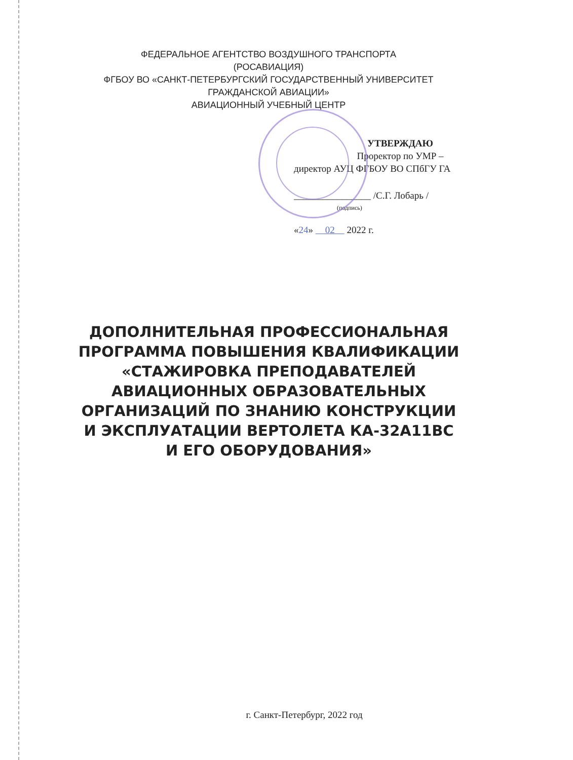ФЕДЕРАЛЬНОЕ АГЕНТСТВО ВОЗДУШНОГО ТРАНСПОРТА
(РОСАВИАЦИЯ)
ФГБОУ ВО «САНКТ-ПЕТЕРБУРГСКИЙ ГОСУДАРСТВЕННЫЙ УНИВЕРСИТЕТ ГРАЖДАНСКОЙ АВИАЦИИ»
АВИАЦИОННЫЙ УЧЕБНЫЙ ЦЕНТР
УТВЕРЖДАЮ
Проректор по УМР –
директор АУЦ ФГБОУ ВО СПбГУ ГА
________________ /С.Г. Лобарь /
(подпись)
«24» 02 2022 г.
ДОПОЛНИТЕЛЬНАЯ ПРОФЕССИОНАЛЬНАЯ ПРОГРАММА ПОВЫШЕНИЯ КВАЛИФИКАЦИИ «СТАЖИРОВКА ПРЕПОДАВАТЕЛЕЙ АВИАЦИОННЫХ ОБРАЗОВАТЕЛЬНЫХ ОРГАНИЗАЦИЙ ПО ЗНАНИЮ КОНСТРУКЦИИ И ЭКСПЛУАТАЦИИ ВЕРТОЛЕТА КА-32А11ВС И ЕГО ОБОРУДОВАНИЯ»
г. Санкт-Петербург, 2022 год